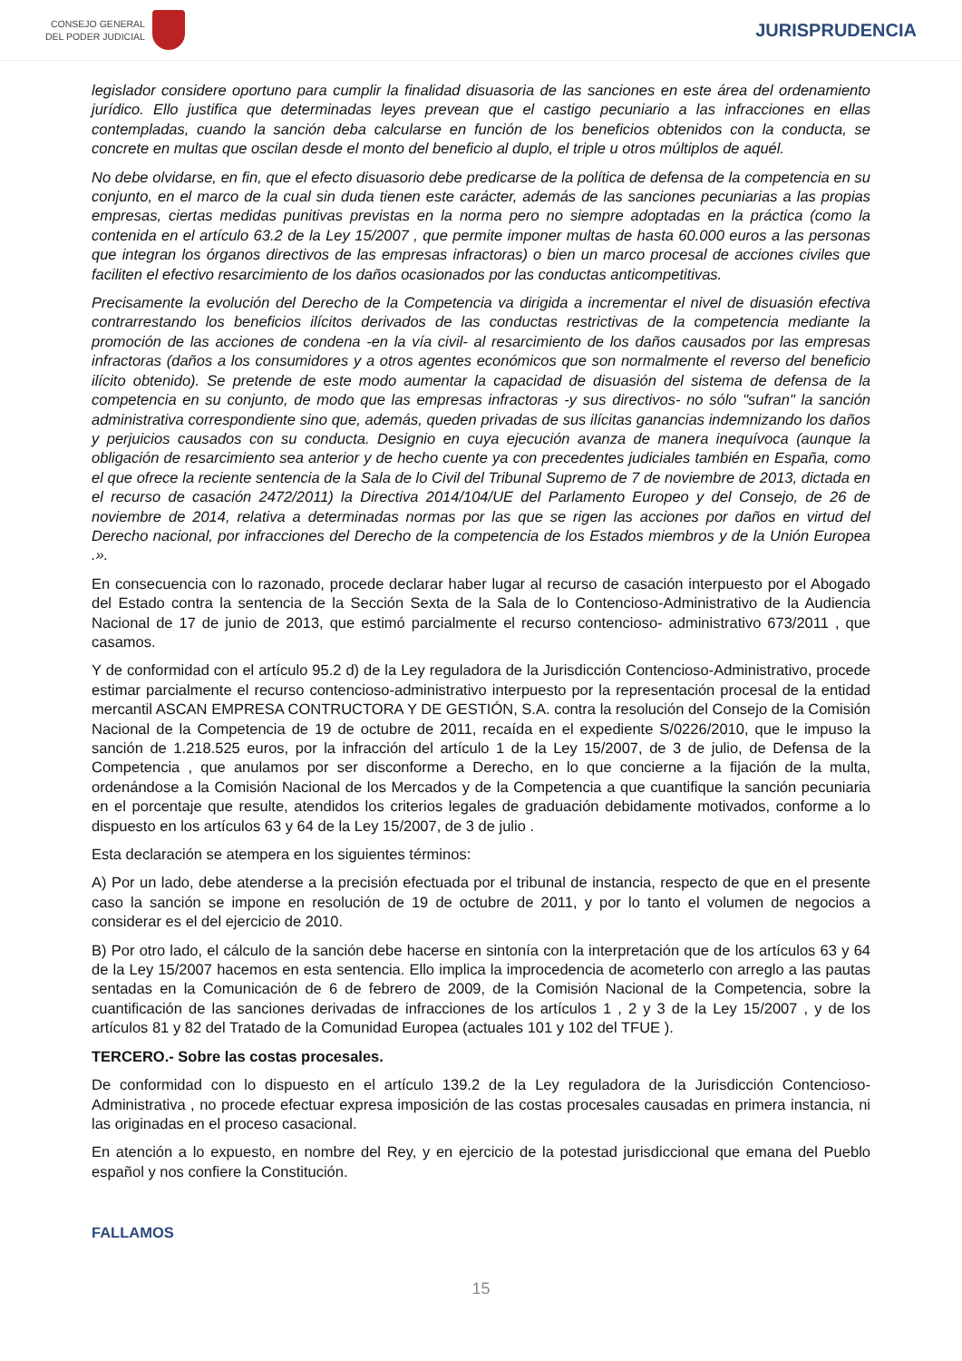CONSEJO GENERAL
DEL PODER JUDICIAL
JURISPRUDENCIA
legislador considere oportuno para cumplir la finalidad disuasoria de las sanciones en este área del ordenamiento jurídico. Ello justifica que determinadas leyes prevean que el castigo pecuniario a las infracciones en ellas contempladas, cuando la sanción deba calcularse en función de los beneficios obtenidos con la conducta, se concrete en multas que oscilan desde el monto del beneficio al duplo, el triple u otros múltiplos de aquél.
No debe olvidarse, en fin, que el efecto disuasorio debe predicarse de la política de defensa de la competencia en su conjunto, en el marco de la cual sin duda tienen este carácter, además de las sanciones pecuniarias a las propias empresas, ciertas medidas punitivas previstas en la norma pero no siempre adoptadas en la práctica (como la contenida en el artículo 63.2 de la Ley 15/2007 , que permite imponer multas de hasta 60.000 euros a las personas que integran los órganos directivos de las empresas infractoras) o bien un marco procesal de acciones civiles que faciliten el efectivo resarcimiento de los daños ocasionados por las conductas anticompetitivas.
Precisamente la evolución del Derecho de la Competencia va dirigida a incrementar el nivel de disuasión efectiva contrarrestando los beneficios ilícitos derivados de las conductas restrictivas de la competencia mediante la promoción de las acciones de condena -en la vía civil- al resarcimiento de los daños causados por las empresas infractoras (daños a los consumidores y a otros agentes económicos que son normalmente el reverso del beneficio ilícito obtenido). Se pretende de este modo aumentar la capacidad de disuasión del sistema de defensa de la competencia en su conjunto, de modo que las empresas infractoras -y sus directivos- no sólo "sufran" la sanción administrativa correspondiente sino que, además, queden privadas de sus ilícitas ganancias indemnizando los daños y perjuicios causados con su conducta. Designio en cuya ejecución avanza de manera inequívoca (aunque la obligación de resarcimiento sea anterior y de hecho cuente ya con precedentes judiciales también en España, como el que ofrece la reciente sentencia de la Sala de lo Civil del Tribunal Supremo de 7 de noviembre de 2013, dictada en el recurso de casación 2472/2011) la Directiva 2014/104/UE del Parlamento Europeo y del Consejo, de 26 de noviembre de 2014, relativa a determinadas normas por las que se rigen las acciones por daños en virtud del Derecho nacional, por infracciones del Derecho de la competencia de los Estados miembros y de la Unión Europea .».
En consecuencia con lo razonado, procede declarar haber lugar al recurso de casación interpuesto por el Abogado del Estado contra la sentencia de la Sección Sexta de la Sala de lo Contencioso-Administrativo de la Audiencia Nacional de 17 de junio de 2013, que estimó parcialmente el recurso contencioso- administrativo 673/2011 , que casamos.
Y de conformidad con el artículo 95.2 d) de la Ley reguladora de la Jurisdicción Contencioso-Administrativo, procede estimar parcialmente el recurso contencioso-administrativo interpuesto por la representación procesal de la entidad mercantil ASCAN EMPRESA CONTRUCTORA Y DE GESTIÓN, S.A. contra la resolución del Consejo de la Comisión Nacional de la Competencia de 19 de octubre de 2011, recaída en el expediente S/0226/2010, que le impuso la sanción de 1.218.525 euros, por la infracción del artículo 1 de la Ley 15/2007, de 3 de julio, de Defensa de la Competencia , que anulamos por ser disconforme a Derecho, en lo que concierne a la fijación de la multa, ordenándose a la Comisión Nacional de los Mercados y de la Competencia a que cuantifique la sanción pecuniaria en el porcentaje que resulte, atendidos los criterios legales de graduación debidamente motivados, conforme a lo dispuesto en los artículos 63 y 64 de la Ley 15/2007, de 3 de julio .
Esta declaración se atempera en los siguientes términos:
A) Por un lado, debe atenderse a la precisión efectuada por el tribunal de instancia, respecto de que en el presente caso la sanción se impone en resolución de 19 de octubre de 2011, y por lo tanto el volumen de negocios a considerar es el del ejercicio de 2010.
B) Por otro lado, el cálculo de la sanción debe hacerse en sintonía con la interpretación que de los artículos 63 y 64 de la Ley 15/2007 hacemos en esta sentencia. Ello implica la improcedencia de acometerlo con arreglo a las pautas sentadas en la Comunicación de 6 de febrero de 2009, de la Comisión Nacional de la Competencia, sobre la cuantificación de las sanciones derivadas de infracciones de los artículos 1 , 2 y 3 de la Ley 15/2007 , y de los artículos 81 y 82 del Tratado de la Comunidad Europea (actuales 101 y 102 del TFUE ).
TERCERO.- Sobre las costas procesales.
De conformidad con lo dispuesto en el artículo 139.2 de la Ley reguladora de la Jurisdicción Contencioso-Administrativa , no procede efectuar expresa imposición de las costas procesales causadas en primera instancia, ni las originadas en el proceso casacional.
En atención a lo expuesto, en nombre del Rey, y en ejercicio de la potestad jurisdiccional que emana del Pueblo español y nos confiere la Constitución.
FALLAMOS
15